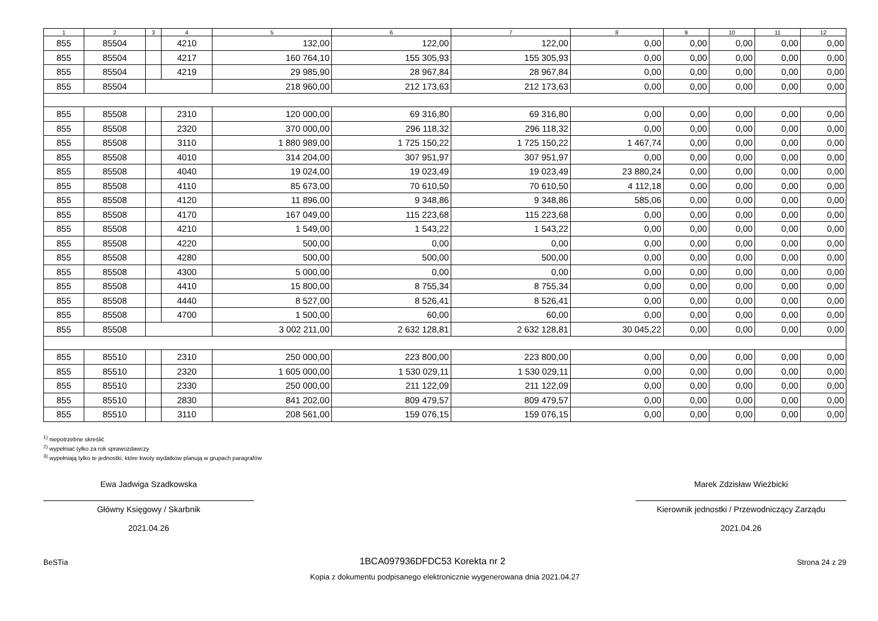| 1 | 2 | 3 | 4 | 5 | 6 | 7 | 8 | 9 | 10 | 11 | 12 |
| --- | --- | --- | --- | --- | --- | --- | --- | --- | --- | --- | --- |
| 855 | 85504 | | 4210 | 132,00 | 122,00 | 122,00 | 0,00 | 0,00 | 0,00 | 0,00 | 0,00 |
| 855 | 85504 | | 4217 | 160 764,10 | 155 305,93 | 155 305,93 | 0,00 | 0,00 | 0,00 | 0,00 | 0,00 |
| 855 | 85504 | | 4219 | 29 985,90 | 28 967,84 | 28 967,84 | 0,00 | 0,00 | 0,00 | 0,00 | 0,00 |
| 855 | 85504 | | | 218 960,00 | 212 173,63 | 212 173,63 | 0,00 | 0,00 | 0,00 | 0,00 | 0,00 |
| 855 | 85508 | | 2310 | 120 000,00 | 69 316,80 | 69 316,80 | 0,00 | 0,00 | 0,00 | 0,00 | 0,00 |
| 855 | 85508 | | 2320 | 370 000,00 | 296 118,32 | 296 118,32 | 0,00 | 0,00 | 0,00 | 0,00 | 0,00 |
| 855 | 85508 | | 3110 | 1 880 989,00 | 1 725 150,22 | 1 725 150,22 | 1 467,74 | 0,00 | 0,00 | 0,00 | 0,00 |
| 855 | 85508 | | 4010 | 314 204,00 | 307 951,97 | 307 951,97 | 0,00 | 0,00 | 0,00 | 0,00 | 0,00 |
| 855 | 85508 | | 4040 | 19 024,00 | 19 023,49 | 19 023,49 | 23 880,24 | 0,00 | 0,00 | 0,00 | 0,00 |
| 855 | 85508 | | 4110 | 85 673,00 | 70 610,50 | 70 610,50 | 4 112,18 | 0,00 | 0,00 | 0,00 | 0,00 |
| 855 | 85508 | | 4120 | 11 896,00 | 9 348,86 | 9 348,86 | 585,06 | 0,00 | 0,00 | 0,00 | 0,00 |
| 855 | 85508 | | 4170 | 167 049,00 | 115 223,68 | 115 223,68 | 0,00 | 0,00 | 0,00 | 0,00 | 0,00 |
| 855 | 85508 | | 4210 | 1 549,00 | 1 543,22 | 1 543,22 | 0,00 | 0,00 | 0,00 | 0,00 | 0,00 |
| 855 | 85508 | | 4220 | 500,00 | 0,00 | 0,00 | 0,00 | 0,00 | 0,00 | 0,00 | 0,00 |
| 855 | 85508 | | 4280 | 500,00 | 500,00 | 500,00 | 0,00 | 0,00 | 0,00 | 0,00 | 0,00 |
| 855 | 85508 | | 4300 | 5 000,00 | 0,00 | 0,00 | 0,00 | 0,00 | 0,00 | 0,00 | 0,00 |
| 855 | 85508 | | 4410 | 15 800,00 | 8 755,34 | 8 755,34 | 0,00 | 0,00 | 0,00 | 0,00 | 0,00 |
| 855 | 85508 | | 4440 | 8 527,00 | 8 526,41 | 8 526,41 | 0,00 | 0,00 | 0,00 | 0,00 | 0,00 |
| 855 | 85508 | | 4700 | 1 500,00 | 60,00 | 60,00 | 0,00 | 0,00 | 0,00 | 0,00 | 0,00 |
| 855 | 85508 | | | 3 002 211,00 | 2 632 128,81 | 2 632 128,81 | 30 045,22 | 0,00 | 0,00 | 0,00 | 0,00 |
| 855 | 85510 | | 2310 | 250 000,00 | 223 800,00 | 223 800,00 | 0,00 | 0,00 | 0,00 | 0,00 | 0,00 |
| 855 | 85510 | | 2320 | 1 605 000,00 | 1 530 029,11 | 1 530 029,11 | 0,00 | 0,00 | 0,00 | 0,00 | 0,00 |
| 855 | 85510 | | 2330 | 250 000,00 | 211 122,09 | 211 122,09 | 0,00 | 0,00 | 0,00 | 0,00 | 0,00 |
| 855 | 85510 | | 2830 | 841 202,00 | 809 479,57 | 809 479,57 | 0,00 | 0,00 | 0,00 | 0,00 | 0,00 |
| 855 | 85510 | | 3110 | 208 561,00 | 159 076,15 | 159 076,15 | 0,00 | 0,00 | 0,00 | 0,00 | 0,00 |
<sup>1)</sup> niepotrzebne skreślić
<sup>2)</sup> wypełniać tylko za rok sprawozdawczy
<sup>3)</sup> wypełniają tylko te jednostki, które kwoty wydatków planują w grupach paragrafów
Ewa Jadwiga Szadkowska
Główny Księgowy / Skarbnik
2021.04.26
Marek Zdzisław Wieżbicki
Kierownik jednostki / Przewodniczący Zarządu
2021.04.26
BeSTia 1BCA097936DFDC53 Korekta nr 2 Strona 24 z 29
Kopia z dokumentu podpisanego elektronicznie wygenerowana dnia 2021.04.27